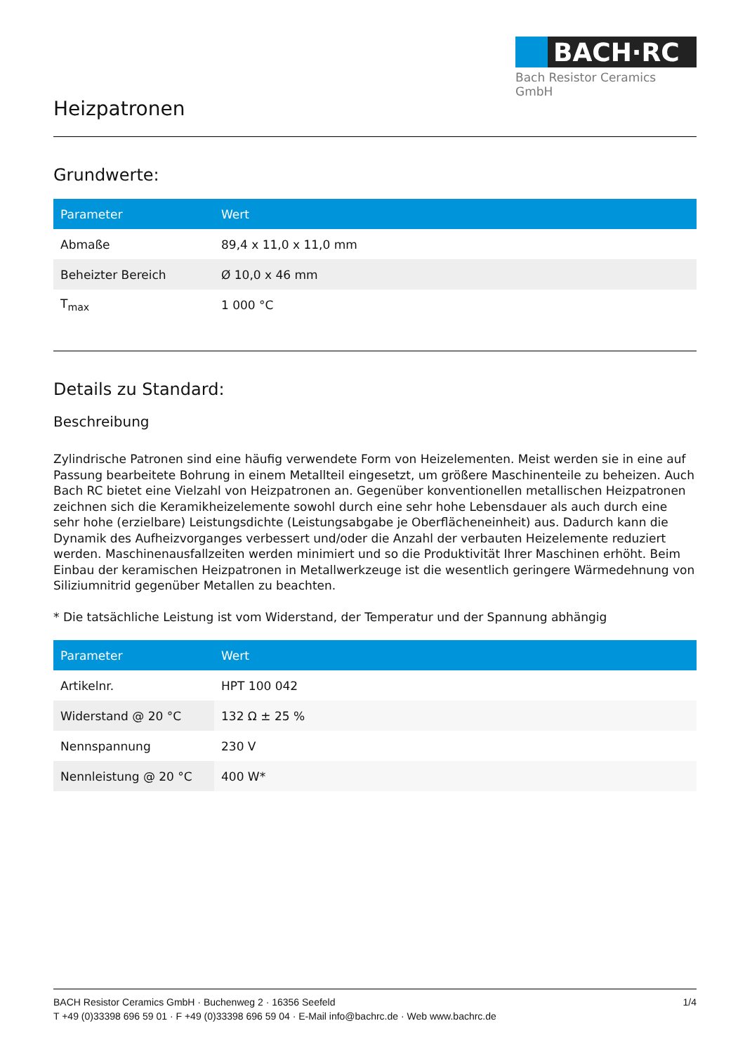BACH·RC
Bach Resistor Ceramics GmbH
Heizpatronen
Grundwerte:
| Parameter | Wert |
| --- | --- |
| Abmaße | 89,4 x 11,0 x 11,0 mm |
| Beheizter Bereich | Ø 10,0 x 46 mm |
| T<sub>max</sub> | 1 000 °C |
Details zu Standard:
Beschreibung
Zylindrische Patronen sind eine häufig verwendete Form von Heizelementen. Meist werden sie in eine auf Passung bearbeitete Bohrung in einem Metallteil eingesetzt, um größere Maschinenteile zu beheizen. Auch Bach RC bietet eine Vielzahl von Heizpatronen an. Gegenüber konventionellen metallischen Heizpatronen zeichnen sich die Keramikheizelemente sowohl durch eine sehr hohe Lebensdauer als auch durch eine sehr hohe (erzielbare) Leistungsdichte (Leistungsabgabe je Oberflächeneinheit) aus. Dadurch kann die Dynamik des Aufheizvorganges verbessert und/oder die Anzahl der verbauten Heizelemente reduziert werden. Maschinenausfallzeiten werden minimiert und so die Produktivität Ihrer Maschinen erhöht. Beim Einbau der keramischen Heizpatronen in Metallwerkzeuge ist die wesentlich geringere Wärmedehnung von Siliziumnitrid gegenüber Metallen zu beachten.
* Die tatsächliche Leistung ist vom Widerstand, der Temperatur und der Spannung abhängig
| Parameter | Wert |
| --- | --- |
| Artikelnr. | HPT 100 042 |
| Widerstand @ 20 °C | 132 Ω ± 25 % |
| Nennspannung | 230 V |
| Nennleistung @ 20 °C | 400 W* |
BACH Resistor Ceramics GmbH · Buchenweg 2 · 16356 Seefeld 1/4
T +49 (0)33398 696 59 01 · F +49 (0)33398 696 59 04 · E-Mail info@bachrc.de · Web www.bachrc.de